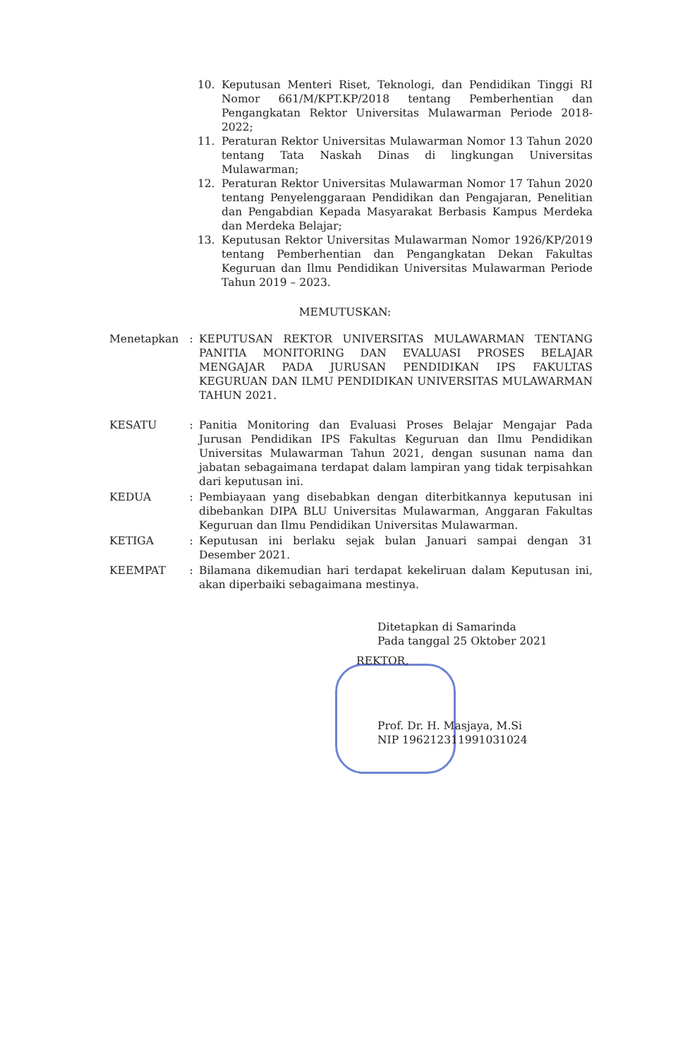10. Keputusan Menteri Riset, Teknologi, dan Pendidikan Tinggi RI Nomor 661/M/KPT.KP/2018 tentang Pemberhentian dan Pengangkatan Rektor Universitas Mulawarman Periode 2018-2022;
11. Peraturan Rektor Universitas Mulawarman Nomor 13 Tahun 2020 tentang Tata Naskah Dinas di lingkungan Universitas Mulawarman;
12. Peraturan Rektor Universitas Mulawarman Nomor 17 Tahun 2020 tentang Penyelenggaraan Pendidikan dan Pengajaran, Penelitian dan Pengabdian Kepada Masyarakat Berbasis Kampus Merdeka dan Merdeka Belajar;
13. Keputusan Rektor Universitas Mulawarman Nomor 1926/KP/2019 tentang Pemberhentian dan Pengangkatan Dekan Fakultas Keguruan dan Ilmu Pendidikan Universitas Mulawarman Periode Tahun 2019 – 2023.
MEMUTUSKAN:
Menetapkan: KEPUTUSAN REKTOR UNIVERSITAS MULAWARMAN TENTANG PANITIA MONITORING DAN EVALUASI PROSES BELAJAR MENGAJAR PADA JURUSAN PENDIDIKAN IPS FAKULTAS KEGURUAN DAN ILMU PENDIDIKAN UNIVERSITAS MULAWARMAN TAHUN 2021.
KESATU: Panitia Monitoring dan Evaluasi Proses Belajar Mengajar Pada Jurusan Pendidikan IPS Fakultas Keguruan dan Ilmu Pendidikan Universitas Mulawarman Tahun 2021, dengan susunan nama dan jabatan sebagaimana terdapat dalam lampiran yang tidak terpisahkan dari keputusan ini.
KEDUA: Pembiayaan yang disebabkan dengan diterbitkannya keputusan ini dibebankan DIPA BLU Universitas Mulawarman, Anggaran Fakultas Keguruan dan Ilmu Pendidikan Universitas Mulawarman.
KETIGA: Keputusan ini berlaku sejak bulan Januari sampai dengan 31 Desember 2021.
KEEMPAT: Bilamana dikemudian hari terdapat kekeliruan dalam Keputusan ini, akan diperbaiki sebagaimana mestinya.
Ditetapkan di Samarinda
Pada tanggal 25 Oktober 2021
REKTOR,
Prof. Dr. H. Masjaya, M.Si
NIP 196212311991031024